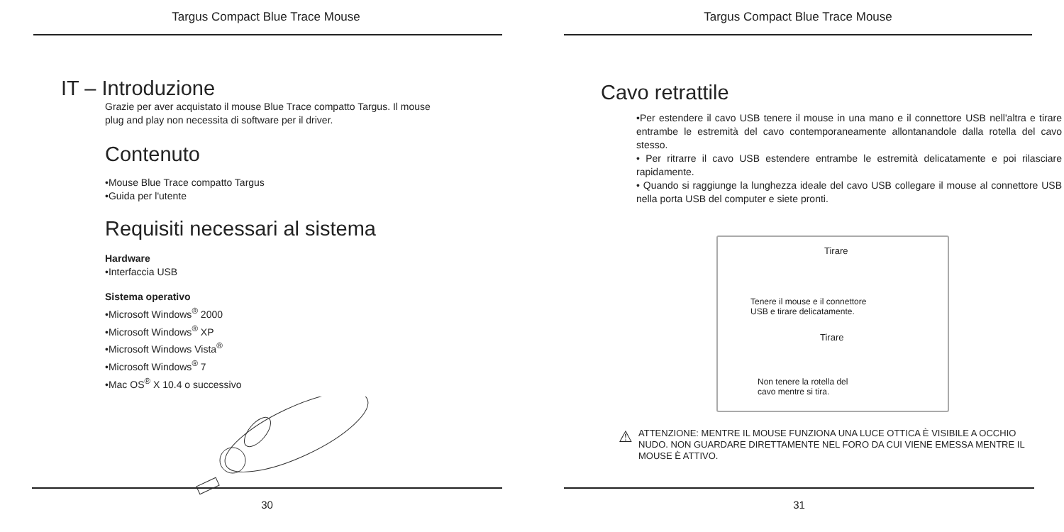Targus Compact Blue Trace Mouse
IT – Introduzione
Grazie per aver acquistato il mouse Blue Trace compatto Targus. Il mouse
plug and play non necessita di software per il driver.
Contenuto
•Mouse Blue Trace compatto Targus
•Guida per l'utente
Requisiti necessari al sistema
Hardware
•Interfaccia USB
Sistema operativo
•Microsoft Windows<sup>®</sup> 2000
•Microsoft Windows<sup>®</sup> XP
•Microsoft Windows Vista<sup>®</sup>
•Microsoft Windows<sup>®</sup> 7
•Mac OS<sup>®</sup> X 10.4 o successivo
30
Targus Compact Blue Trace Mouse
Cavo retrattile
•Per estendere il cavo USB tenere il mouse in una mano e il connettore USB nell'altra e tirare entrambe le estremità del cavo contemporaneamente allontanandole dalla rotella del cavo stesso.
• Per ritrarre il cavo USB estendere entrambe le estremità delicatamente e poi rilasciare rapidamente.
• Quando si raggiunge la lunghezza ideale del cavo USB collegare il mouse al connettore USB nella porta USB del computer e siete pronti.
Tirare
Tenere il mouse e il connettore
USB e tirare delicatamente.
Tirare
Non tenere la rotella del
cavo mentre si tira.
⚠
ATTENZIONE: MENTRE IL MOUSE FUNZIONA UNA LUCE OTTICA È VISIBILE A OCCHIO NUDO. NON GUARDARE DIRETTAMENTE NEL FORO DA CUI VIENE EMESSA MENTRE IL MOUSE È ATTIVO.
31